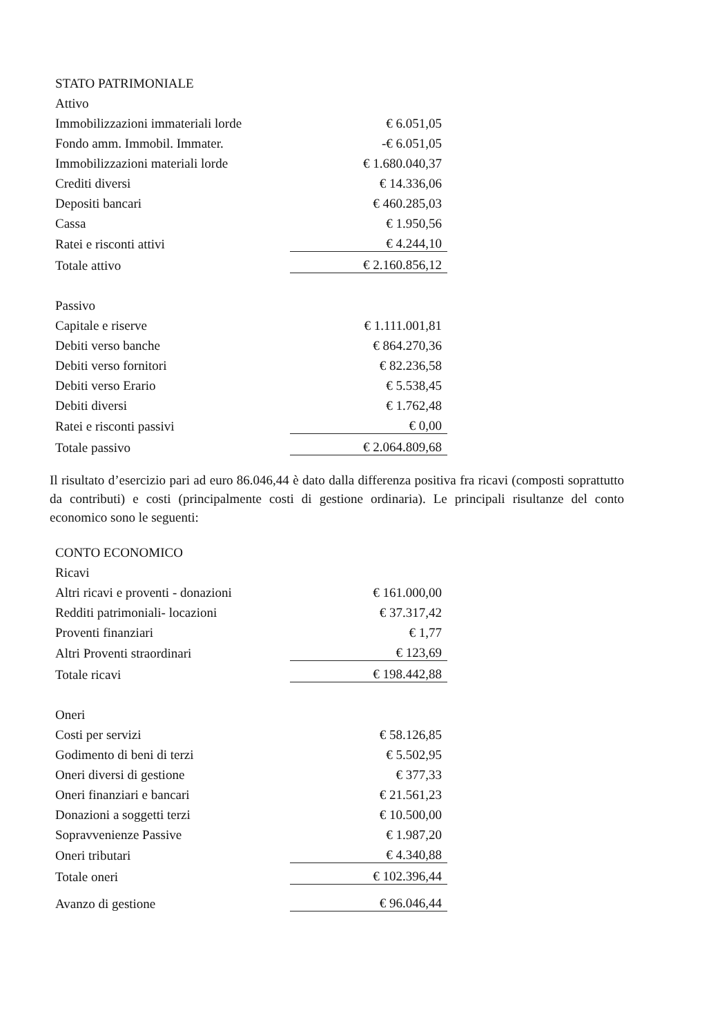| STATO PATRIMONIALE | |
| Attivo | |
| Immobilizzazioni immateriali lorde | € 6.051,05 |
| Fondo amm. Immobil. Immater. | -€ 6.051,05 |
| Immobilizzazioni materiali lorde | € 1.680.040,37 |
| Crediti diversi | € 14.336,06 |
| Depositi bancari | € 460.285,03 |
| Cassa | € 1.950,56 |
| Ratei e risconti attivi | € 4.244,10 |
| Totale attivo | € 2.160.856,12 |
| Passivo | |
| Capitale e riserve | € 1.111.001,81 |
| Debiti verso banche | € 864.270,36 |
| Debiti verso fornitori | € 82.236,58 |
| Debiti verso Erario | € 5.538,45 |
| Debiti diversi | € 1.762,48 |
| Ratei e risconti passivi | € 0,00 |
| Totale passivo | € 2.064.809,68 |
Il risultato d’esercizio pari ad euro 86.046,44 è dato dalla differenza positiva fra ricavi (composti soprattutto da contributi) e costi (principalmente costi di gestione ordinaria). Le principali risultanze del conto economico sono le seguenti:
| CONTO ECONOMICO | |
| Ricavi | |
| Altri ricavi e proventi - donazioni | € 161.000,00 |
| Redditi patrimoniali- locazioni | € 37.317,42 |
| Proventi finanziari | € 1,77 |
| Altri Proventi straordinari | € 123,69 |
| Totale ricavi | € 198.442,88 |
| Oneri | |
| Costi per servizi | € 58.126,85 |
| Godimento di beni di terzi | € 5.502,95 |
| Oneri diversi di gestione | € 377,33 |
| Oneri finanziari e bancari | € 21.561,23 |
| Donazioni a soggetti terzi | € 10.500,00 |
| Sopravvenienze Passive | € 1.987,20 |
| Oneri tributari | € 4.340,88 |
| Totale oneri | € 102.396,44 |
| Avanzo di gestione | € 96.046,44 |